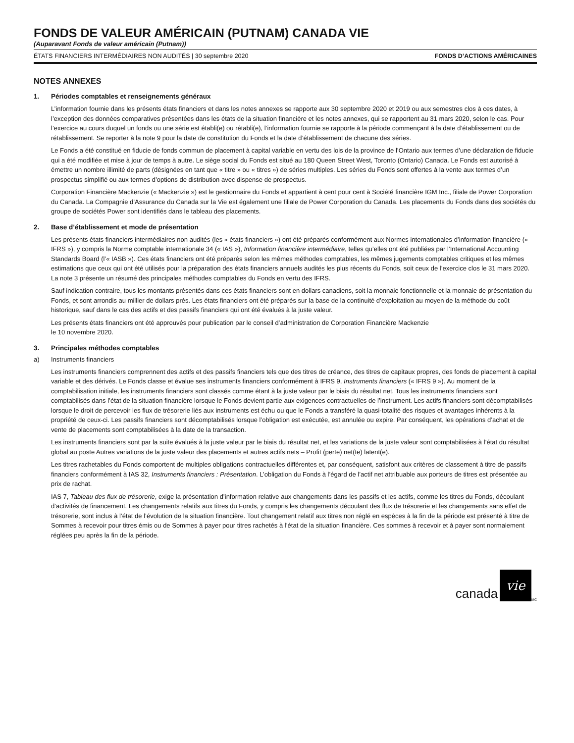FONDS DE VALEUR AMÉRICAIN (PUTNAM) CANADA VIE
(Auparavant Fonds de valeur américain (Putnam))
ÉTATS FINANCIERS INTERMÉDIAIRES NON AUDITÉS | 30 septembre 2020 FONDS D’ACTIONS AMÉRICAINES
NOTES ANNEXES
1. Périodes comptables et renseignements généraux
L’information fournie dans les présents états financiers et dans les notes annexes se rapporte aux 30 septembre 2020 et 2019 ou aux semestres clos à ces dates, à l’exception des données comparatives présentées dans les états de la situation financière et les notes annexes, qui se rapportent au 31 mars 2020, selon le cas. Pour l’exercice au cours duquel un fonds ou une série est établi(e) ou rétabli(e), l’information fournie se rapporte à la période commençant à la date d’établissement ou de rétablissement. Se reporter à la note 9 pour la date de constitution du Fonds et la date d’établissement de chacune des séries.
Le Fonds a été constitué en fiducie de fonds commun de placement à capital variable en vertu des lois de la province de l’Ontario aux termes d’une déclaration de fiducie qui a été modifiée et mise à jour de temps à autre. Le siège social du Fonds est situé au 180 Queen Street West, Toronto (Ontario) Canada. Le Fonds est autorisé à émettre un nombre illimité de parts (désignées en tant que « titre » ou « titres ») de séries multiples. Les séries du Fonds sont offertes à la vente aux termes d’un prospectus simplifié ou aux termes d’options de distribution avec dispense de prospectus.
Corporation Financière Mackenzie (« Mackenzie ») est le gestionnaire du Fonds et appartient à cent pour cent à Société financière IGM Inc., filiale de Power Corporation du Canada. La Compagnie d’Assurance du Canada sur la Vie est également une filiale de Power Corporation du Canada. Les placements du Fonds dans des sociétés du groupe de sociétés Power sont identifiés dans le tableau des placements.
2. Base d’établissement et mode de présentation
Les présents états financiers intermédiaires non audités (les « états financiers ») ont été préparés conformément aux Normes internationales d’information financière (« IFRS »), y compris la Norme comptable internationale 34 (« IAS »), Information financière intermédiaire, telles qu’elles ont été publiées par l’International Accounting Standards Board (l’« IASB »). Ces états financiers ont été préparés selon les mêmes méthodes comptables, les mêmes jugements comptables critiques et les mêmes estimations que ceux qui ont été utilisés pour la préparation des états financiers annuels audités les plus récents du Fonds, soit ceux de l’exercice clos le 31 mars 2020. La note 3 présente un résumé des principales méthodes comptables du Fonds en vertu des IFRS.
Sauf indication contraire, tous les montants présentés dans ces états financiers sont en dollars canadiens, soit la monnaie fonctionnelle et la monnaie de présentation du Fonds, et sont arrondis au millier de dollars près. Les états financiers ont été préparés sur la base de la continuité d’exploitation au moyen de la méthode du coût historique, sauf dans le cas des actifs et des passifs financiers qui ont été évalués à la juste valeur.
Les présents états financiers ont été approuvés pour publication par le conseil d’administration de Corporation Financière Mackenzie
le 10 novembre 2020.
3. Principales méthodes comptables
a) Instruments financiers
Les instruments financiers comprennent des actifs et des passifs financiers tels que des titres de créance, des titres de capitaux propres, des fonds de placement à capital variable et des dérivés. Le Fonds classe et évalue ses instruments financiers conformément à IFRS 9, Instruments financiers (« IFRS 9 »). Au moment de la comptabilisation initiale, les instruments financiers sont classés comme étant à la juste valeur par le biais du résultat net. Tous les instruments financiers sont comptabilisés dans l’état de la situation financière lorsque le Fonds devient partie aux exigences contractuelles de l’instrument. Les actifs financiers sont décomptabilisés lorsque le droit de percevoir les flux de trésorerie liés aux instruments est échu ou que le Fonds a transféré la quasi-totalité des risques et avantages inhérents à la propriété de ceux-ci. Les passifs financiers sont décomptabilisés lorsque l’obligation est exécutée, est annulée ou expire. Par conséquent, les opérations d’achat et de vente de placements sont comptabilisées à la date de la transaction.
Les instruments financiers sont par la suite évalués à la juste valeur par le biais du résultat net, et les variations de la juste valeur sont comptabilisées à l’état du résultat global au poste Autres variations de la juste valeur des placements et autres actifs nets – Profit (perte) net(te) latent(e).
Les titres rachetables du Fonds comportent de multiples obligations contractuelles différentes et, par conséquent, satisfont aux critères de classement à titre de passifs financiers conformément à IAS 32, Instruments financiers : Présentation. L’obligation du Fonds à l’égard de l’actif net attribuable aux porteurs de titres est présentée au prix de rachat.
IAS 7, Tableau des flux de trésorerie, exige la présentation d’information relative aux changements dans les passifs et les actifs, comme les titres du Fonds, découlant d’activités de financement. Les changements relatifs aux titres du Fonds, y compris les changements découlant des flux de trésorerie et les changements sans effet de trésorerie, sont inclus à l’état de l’évolution de la situation financière. Tout changement relatif aux titres non réglé en espèces à la fin de la période est présenté à titre de Sommes à recevoir pour titres émis ou de Sommes à payer pour titres rachetés à l’état de la situation financière. Ces sommes à recevoir et à payer sont normalement réglées peu après la fin de la période.
canada vie<sup>MC</sup>